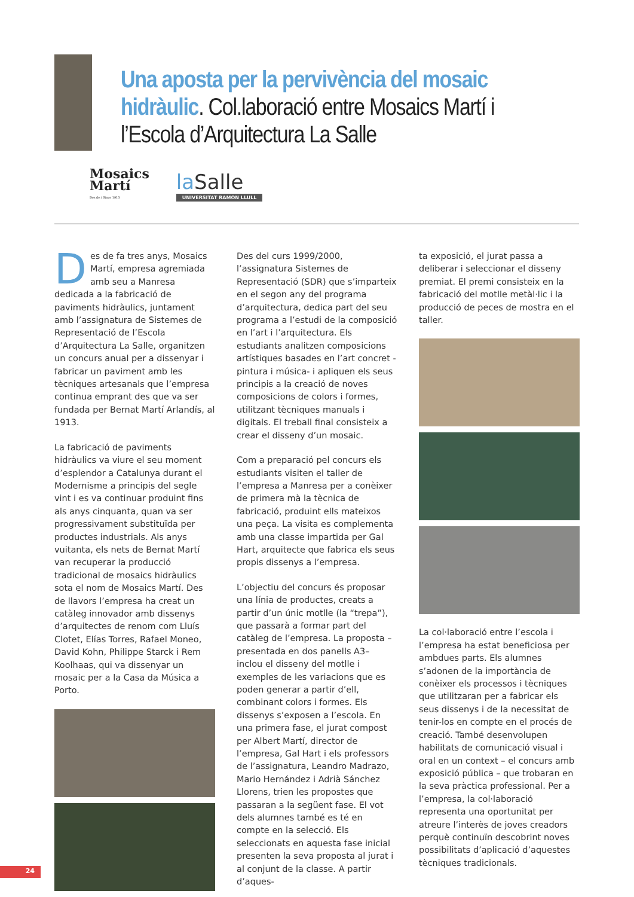Una aposta per la pervivència del mosaic hidràulic. Col.laboració entre Mosaics Martí i l’Escola d’Arquitectura La Salle
Mosaics
Martí
Des de / Since 1913
la Salle
UNIVERSITAT RAMON LLULL
Des de fa tres anys, Mosaics Martí, empresa agremiada amb seu a Manresa dedicada a la fabricació de paviments hidràulics, juntament amb l’assignatura de Sistemes de Representació de l’Escola d’Arquitectura La Salle, organitzen un concurs anual per a dissenyar i fabricar un paviment amb les tècniques artesanals que l’empresa continua emprant des que va ser fundada per Bernat Martí Arlandís, al 1913.
La fabricació de paviments hidràulics va viure el seu moment d’esplendor a Catalunya durant el Modernisme a principis del segle vint i es va continuar produint fins als anys cinquanta, quan va ser progressivament substituïda per productes industrials. Als anys vuitanta, els nets de Bernat Martí van recuperar la producció tradicional de mosaics hidràulics sota el nom de Mosaics Martí. Des de llavors l’empresa ha creat un catàleg innovador amb dissenys d’arquitectes de renom com Lluís Clotet, Elías Torres, Rafael Moneo, David Kohn, Philippe Starck i Rem Koolhaas, qui va dissenyar un mosaic per a la Casa da Música a Porto.
Des del curs 1999/2000, l’assignatura Sistemes de Representació (SDR) que s’imparteix en el segon any del programa d’arquitectura, dedica part del seu programa a l’estudi de la composició en l’art i l’arquitectura. Els estudiants analitzen composicions artístiques basades en l’art concret -pintura i música- i apliquen els seus principis a la creació de noves composicions de colors i formes, utilitzant tècniques manuals i digitals. El treball final consisteix a crear el disseny d’un mosaic.
Com a preparació pel concurs els estudiants visiten el taller de l’empresa a Manresa per a conèixer de primera mà la tècnica de fabricació, produint ells mateixos una peça. La visita es complementa amb una classe impartida per Gal Hart, arquitecte que fabrica els seus propis dissenys a l’empresa.
L’objectiu del concurs és proposar una línia de productes, creats a partir d’un únic motlle (la “trepa”), que passarà a formar part del catàleg de l’empresa. La proposta – presentada en dos panells A3– inclou el disseny del motlle i exemples de les variacions que es poden generar a partir d’ell, combinant colors i formes. Els dissenys s’exposen a l’escola. En una primera fase, el jurat compost per Albert Martí, director de l’empresa, Gal Hart i els professors de l’assignatura, Leandro Madrazo, Mario Hernández i Adrià Sánchez Llorens, trien les propostes que passaran a la següent fase. El vot dels alumnes també es té en compte en la selecció. Els seleccionats en aquesta fase inicial presenten la seva proposta al jurat i al conjunt de la classe. A partir d’aques-
ta exposició, el jurat passa a deliberar i seleccionar el disseny premiat. El premi consisteix en la fabricació del motlle metàl·lic i la producció de peces de mostra en el taller.
La col·laboració entre l’escola i l’empresa ha estat beneficiosa per ambdues parts. Els alumnes s’adonen de la importància de conèixer els processos i tècniques que utilitzaran per a fabricar els seus dissenys i de la necessitat de tenir-los en compte en el procés de creació. També desenvolupen habilitats de comunicació visual i oral en un context – el concurs amb exposició pública – que trobaran en la seva pràctica professional. Per a l’empresa, la col·laboració representa una oportunitat per atreure l’interès de joves creadors perquè continuïn descobrint noves possibilitats d’aplicació d’aquestes tècniques tradicionals.
24